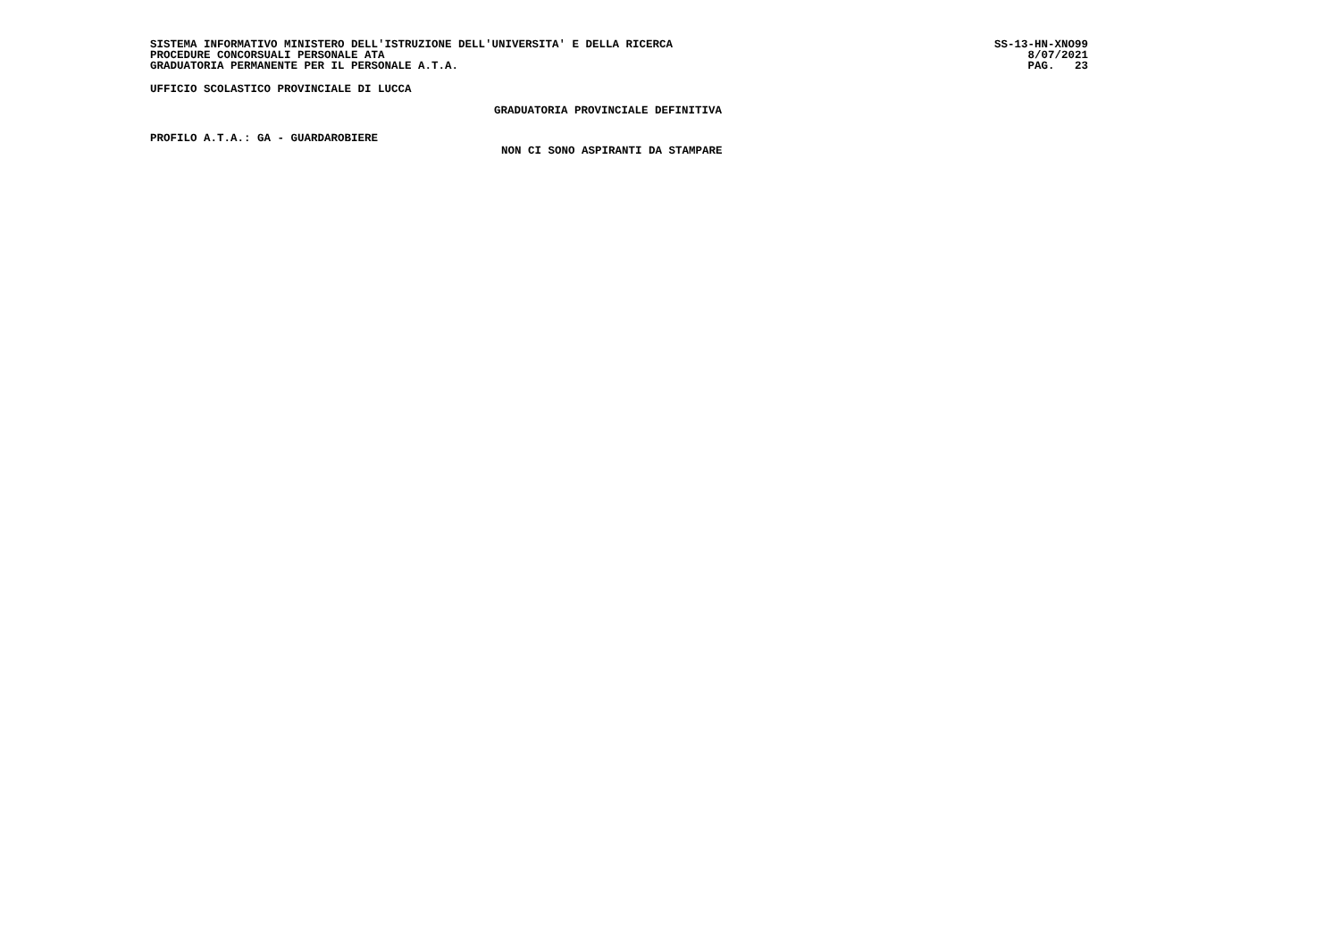SISTEMA INFORMATIVO MINISTERO DELL'ISTRUZIONE DELL'UNIVERSITA' E DELLA RICERCA
PROCEDURE CONCORSUALI PERSONALE ATA
GRADUATORIA PERMANENTE PER IL PERSONALE A.T.A.
SS-13-HN-XNO99 8/07/2021 PAG. 23
UFFICIO SCOLASTICO PROVINCIALE DI LUCCA
GRADUATORIA PROVINCIALE DEFINITIVA
PROFILO A.T.A.: GA - GUARDAROBIERE
NON CI SONO ASPIRANTI DA STAMPARE